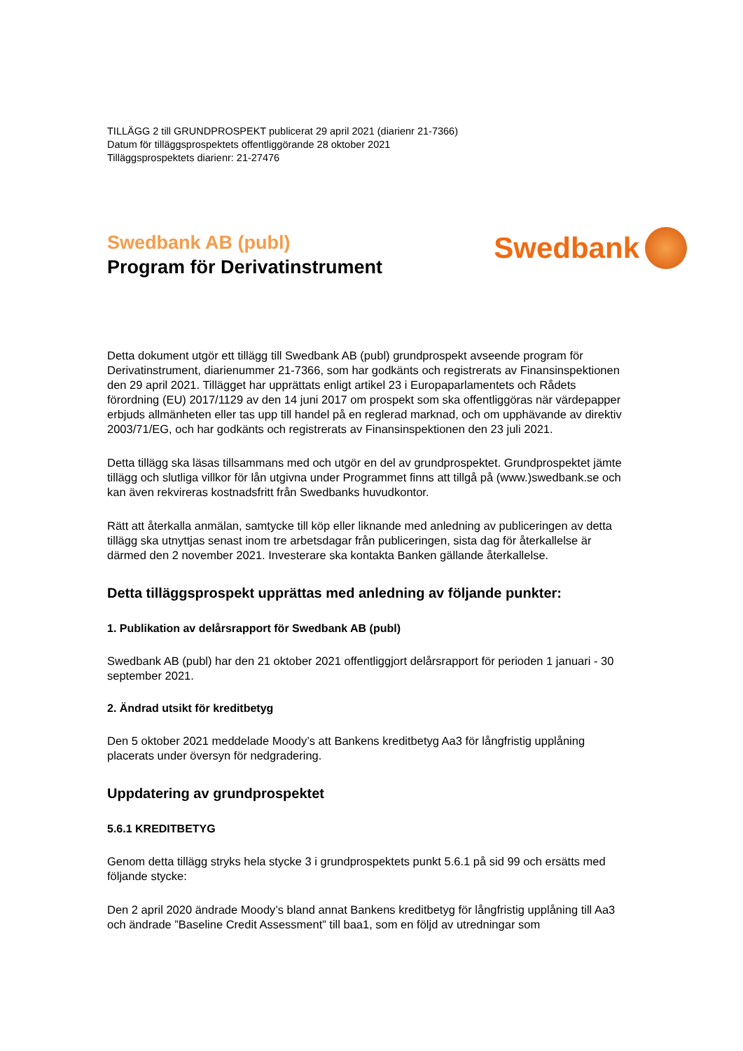TILLÄGG 2 till GRUNDPROSPEKT publicerat 29 april 2021 (diarienr 21-7366)
Datum för tilläggsprospektets offentliggörande 28 oktober 2021
Tilläggsprospektets diarienr: 21-27476
Swedbank AB (publ)
Program för Derivatinstrument
Swedbank
Detta dokument utgör ett tillägg till Swedbank AB (publ) grundprospekt avseende program för Derivatinstrument, diarienummer 21-7366, som har godkänts och registrerats av Finansinspektionen den 29 april 2021. Tillägget har upprättats enligt artikel 23 i Europaparlamentets och Rådets förordning (EU) 2017/1129 av den 14 juni 2017 om prospekt som ska offentliggöras när värdepapper erbjuds allmänheten eller tas upp till handel på en reglerad marknad, och om upphävande av direktiv 2003/71/EG, och har godkänts och registrerats av Finansinspektionen den 23 juli 2021.
Detta tillägg ska läsas tillsammans med och utgör en del av grundprospektet. Grundprospektet jämte tillägg och slutliga villkor för lån utgivna under Programmet finns att tillgå på (www.)swedbank.se och kan även rekvireras kostnadsfritt från Swedbanks huvudkontor.
Rätt att återkalla anmälan, samtycke till köp eller liknande med anledning av publiceringen av detta tillägg ska utnyttjas senast inom tre arbetsdagar från publiceringen, sista dag för återkallelse är därmed den 2 november 2021. Investerare ska kontakta Banken gällande återkallelse.
Detta tilläggsprospekt upprättas med anledning av följande punkter:
1. Publikation av delårsrapport för Swedbank AB (publ)
Swedbank AB (publ) har den 21 oktober 2021 offentliggjort delårsrapport för perioden 1 januari - 30 september 2021.
2. Ändrad utsikt för kreditbetyg
Den 5 oktober 2021 meddelade Moody’s att Bankens kreditbetyg Aa3 för långfristig upplåning placerats under översyn för nedgradering.
Uppdatering av grundprospektet
5.6.1 KREDITBETYG
Genom detta tillägg stryks hela stycke 3 i grundprospektets punkt 5.6.1 på sid 99 och ersätts med följande stycke:
Den 2 april 2020 ändrade Moody’s bland annat Bankens kreditbetyg för långfristig upplåning till Aa3 och ändrade ”Baseline Credit Assessment” till baa1, som en följd av utredningar som